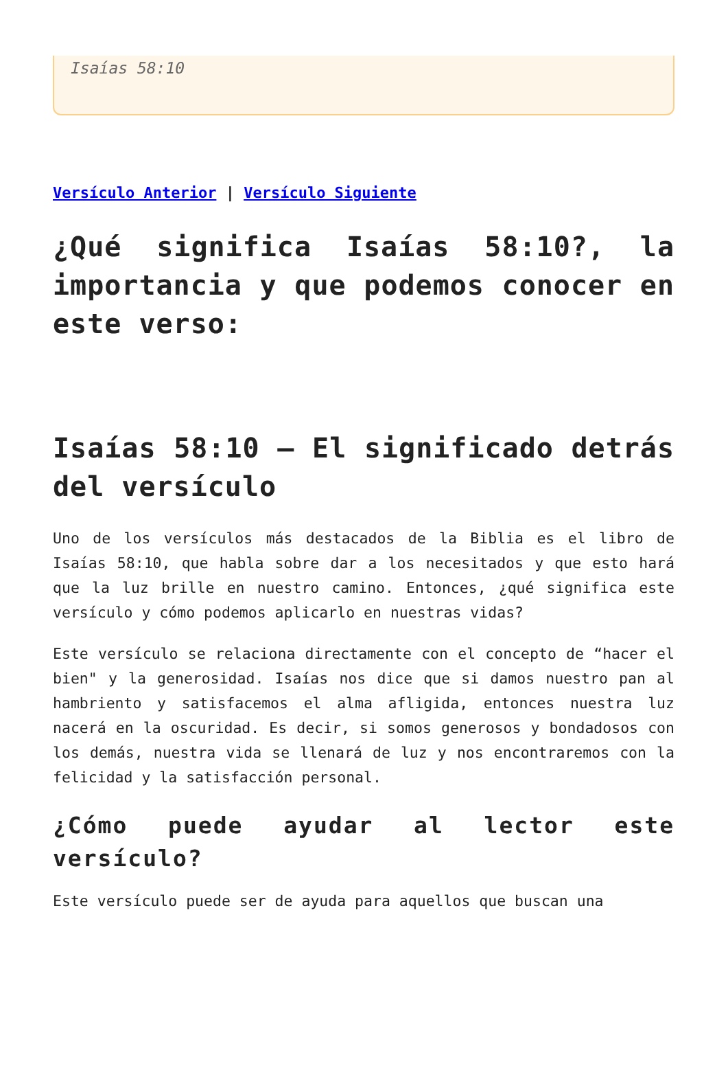Isaías 58:10
Versículo Anterior | Versículo Siguiente
¿Qué significa Isaías 58:10?, la importancia y que podemos conocer en este verso:
Isaías 58:10 – El significado detrás del versículo
Uno de los versículos más destacados de la Biblia es el libro de Isaías 58:10, que habla sobre dar a los necesitados y que esto hará que la luz brille en nuestro camino. Entonces, ¿qué significa este versículo y cómo podemos aplicarlo en nuestras vidas?
Este versículo se relaciona directamente con el concepto de “hacer el bien" y la generosidad. Isaías nos dice que si damos nuestro pan al hambriento y satisfacemos el alma afligida, entonces nuestra luz nacerá en la oscuridad. Es decir, si somos generosos y bondadosos con los demás, nuestra vida se llenará de luz y nos encontraremos con la felicidad y la satisfacción personal.
¿Cómo puede ayudar al lector este versículo?
Este versículo puede ser de ayuda para aquellos que buscan una